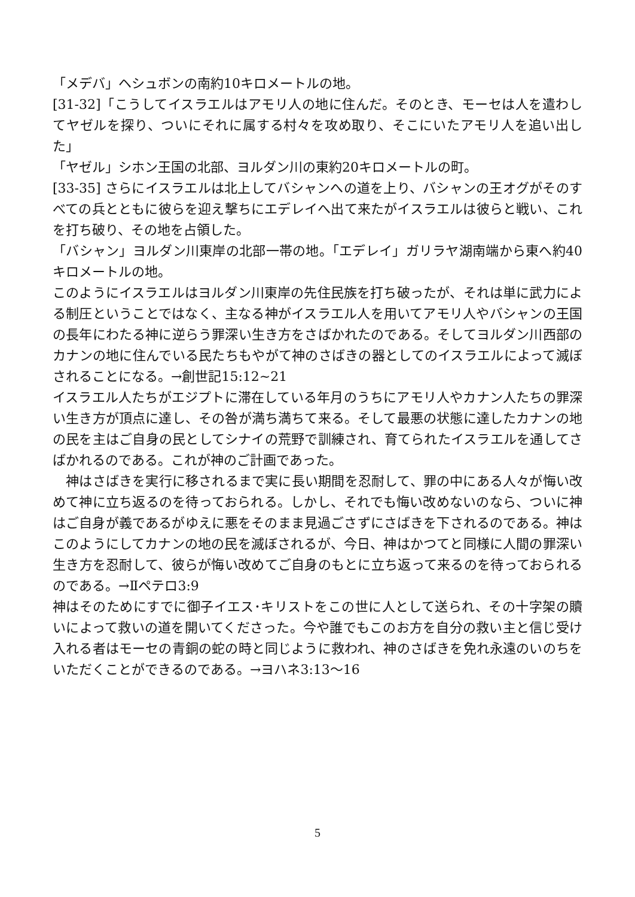「メデバ」ヘシュボンの南約10キロメートルの地。
[31-32]「こうしてイスラエルはアモリ人の地に住んだ。そのとき、モーセは人を遣わしてヤゼルを探り、ついにそれに属する村々を攻め取り、そこにいたアモリ人を追い出した」
「ヤゼル」シホン王国の北部、ヨルダン川の東約20キロメートルの町。
[33-35] さらにイスラエルは北上してバシャンへの道を上り、バシャンの王オグがそのすべての兵とともに彼らを迎え撃ちにエデレイへ出て来たがイスラエルは彼らと戦い、これを打ち破り、その地を占領した。
「バシャン」ヨルダン川東岸の北部一帯の地。「エデレイ」ガリラヤ湖南端から東へ約40キロメートルの地。
このようにイスラエルはヨルダン川東岸の先住民族を打ち破ったが、それは単に武力による制圧ということではなく、主なる神がイスラエル人を用いてアモリ人やバシャンの王国の長年にわたる神に逆らう罪深い生き方をさばかれたのである。そしてヨルダン川西部のカナンの地に住んでいる民たちもやがて神のさばきの器としてのイスラエルによって滅ぼされることになる。→創世記15:12~21
イスラエル人たちがエジプトに滞在している年月のうちにアモリ人やカナン人たちの罪深い生き方が頂点に達し、その咎が満ち満ちて来る。そして最悪の状態に達したカナンの地の民を主はご自身の民としてシナイの荒野で訓練され、育てられたイスラエルを通してさばかれるのである。これが神のご計画であった。
　神はさばきを実行に移されるまで実に長い期間を忍耐して、罪の中にある人々が悔い改めて神に立ち返るのを待っておられる。しかし、それでも悔い改めないのなら、ついに神はご自身が義であるがゆえに悪をそのまま見過ごさずにさばきを下されるのである。神はこのようにしてカナンの地の民を滅ぼされるが、今日、神はかつてと同様に人間の罪深い生き方を忍耐して、彼らが悔い改めてご自身のもとに立ち返って来るのを待っておられるのである。→Ⅱペテロ3:9
神はそのためにすでに御子イエス･キリストをこの世に人として送られ、その十字架の贖いによって救いの道を開いてくださった。今や誰でもこのお方を自分の救い主と信じ受け入れる者はモーセの青銅の蛇の時と同じように救われ、神のさばきを免れ永遠のいのちをいただくことができるのである。→ヨハネ3:13～16
5